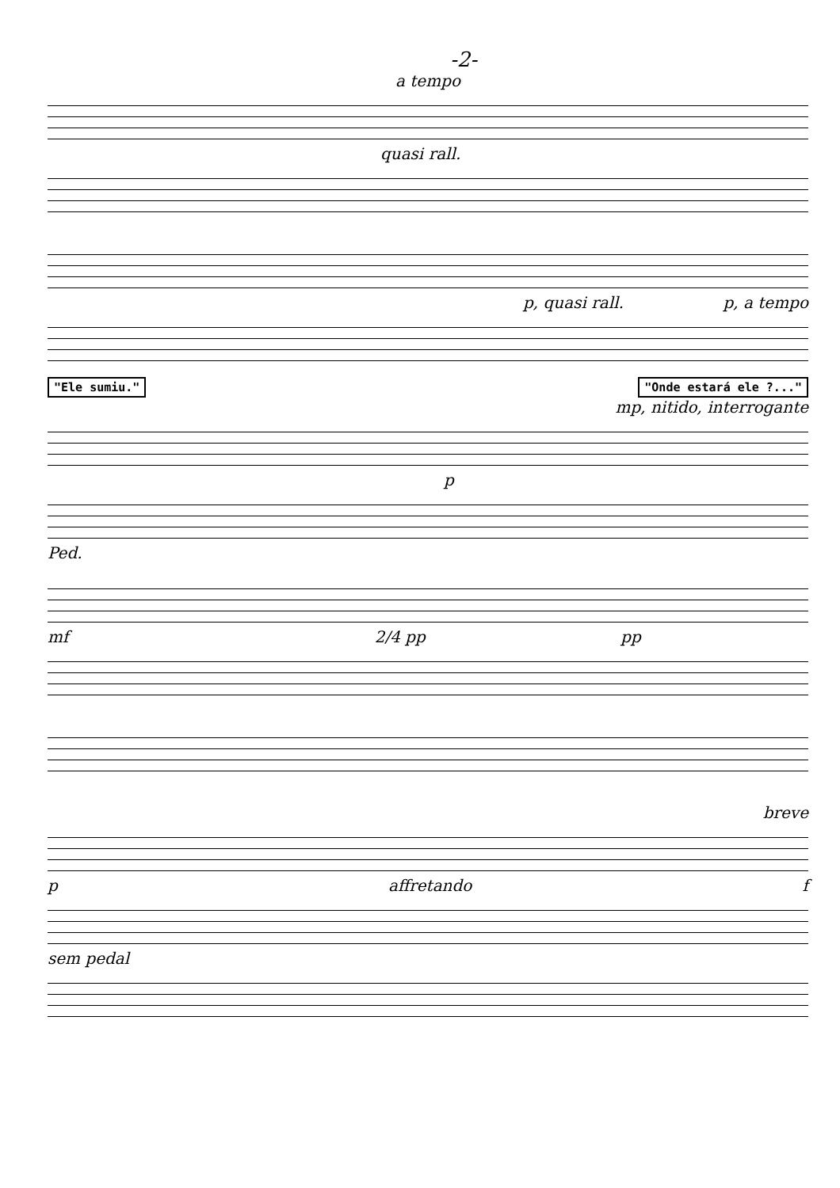-2-
a tempo
quasi rall.
p, quasi rall. p, a tempo
"Ele sumiu." "Onde estará ele ?..."
mp, nitido, interrogante
p
Ped.
mf 2/4 pp pp
breve
p affretando f
sem pedal